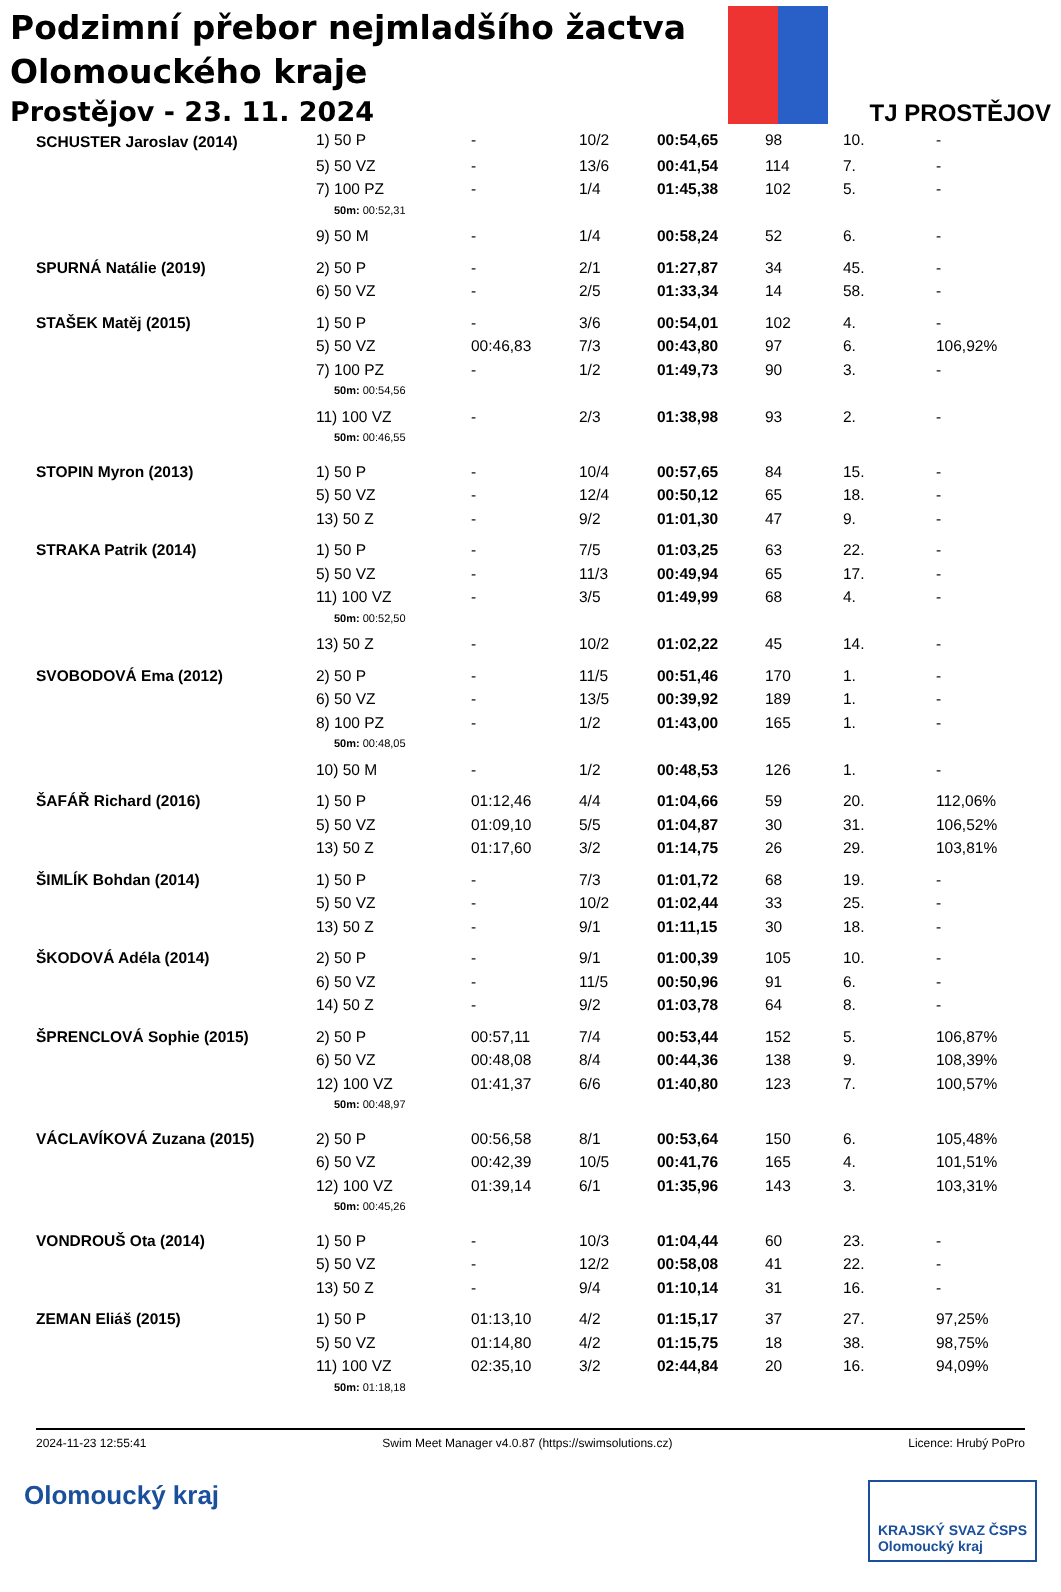Podzimní přebor nejmladšího žactva
Olomouckého kraje
Prostějov - 23. 11. 2024
TJ PROSTĚJOV
| SCHUSTER Jaroslav (2014) | 1) 50 P | - | 10/2 | 00:54,65 | 98 | 10. | - |
| | 5) 50 VZ | - | 13/6 | 00:41,54 | 114 | 7. | - |
| | 7) 100 PZ | - | 1/4 | 01:45,38 | 102 | 5. | - |
| | 50m: 00:52,31 | | | | | | |
| | 9) 50 M | - | 1/4 | 00:58,24 | 52 | 6. | - |
| SPURNÁ Natálie (2019) | 2) 50 P | - | 2/1 | 01:27,87 | 34 | 45. | - |
| | 6) 50 VZ | - | 2/5 | 01:33,34 | 14 | 58. | - |
| STAŠEK Matěj (2015) | 1) 50 P | - | 3/6 | 00:54,01 | 102 | 4. | - |
| | 5) 50 VZ | 00:46,83 | 7/3 | 00:43,80 | 97 | 6. | 106,92% |
| | 7) 100 PZ | - | 1/2 | 01:49,73 | 90 | 3. | - |
| | 50m: 00:54,56 | | | | | | |
| | 11) 100 VZ | - | 2/3 | 01:38,98 | 93 | 2. | - |
| | 50m: 00:46,55 | | | | | | |
| STOPIN Myron (2013) | 1) 50 P | - | 10/4 | 00:57,65 | 84 | 15. | - |
| | 5) 50 VZ | - | 12/4 | 00:50,12 | 65 | 18. | - |
| | 13) 50 Z | - | 9/2 | 01:01,30 | 47 | 9. | - |
| STRAKA Patrik (2014) | 1) 50 P | - | 7/5 | 01:03,25 | 63 | 22. | - |
| | 5) 50 VZ | - | 11/3 | 00:49,94 | 65 | 17. | - |
| | 11) 100 VZ | - | 3/5 | 01:49,99 | 68 | 4. | - |
| | 50m: 00:52,50 | | | | | | |
| | 13) 50 Z | - | 10/2 | 01:02,22 | 45 | 14. | - |
| SVOBODOVÁ Ema (2012) | 2) 50 P | - | 11/5 | 00:51,46 | 170 | 1. | - |
| | 6) 50 VZ | - | 13/5 | 00:39,92 | 189 | 1. | - |
| | 8) 100 PZ | - | 1/2 | 01:43,00 | 165 | 1. | - |
| | 50m: 00:48,05 | | | | | | |
| | 10) 50 M | - | 1/2 | 00:48,53 | 126 | 1. | - |
| ŠAFÁŘ Richard (2016) | 1) 50 P | 01:12,46 | 4/4 | 01:04,66 | 59 | 20. | 112,06% |
| | 5) 50 VZ | 01:09,10 | 5/5 | 01:04,87 | 30 | 31. | 106,52% |
| | 13) 50 Z | 01:17,60 | 3/2 | 01:14,75 | 26 | 29. | 103,81% |
| ŠIMLÍK Bohdan (2014) | 1) 50 P | - | 7/3 | 01:01,72 | 68 | 19. | - |
| | 5) 50 VZ | - | 10/2 | 01:02,44 | 33 | 25. | - |
| | 13) 50 Z | - | 9/1 | 01:11,15 | 30 | 18. | - |
| ŠKODOVÁ Adéla (2014) | 2) 50 P | - | 9/1 | 01:00,39 | 105 | 10. | - |
| | 6) 50 VZ | - | 11/5 | 00:50,96 | 91 | 6. | - |
| | 14) 50 Z | - | 9/2 | 01:03,78 | 64 | 8. | - |
| ŠPRENCLOVÁ Sophie (2015) | 2) 50 P | 00:57,11 | 7/4 | 00:53,44 | 152 | 5. | 106,87% |
| | 6) 50 VZ | 00:48,08 | 8/4 | 00:44,36 | 138 | 9. | 108,39% |
| | 12) 100 VZ | 01:41,37 | 6/6 | 01:40,80 | 123 | 7. | 100,57% |
| | 50m: 00:48,97 | | | | | | |
| VÁCLAVÍKOVÁ Zuzana (2015) | 2) 50 P | 00:56,58 | 8/1 | 00:53,64 | 150 | 6. | 105,48% |
| | 6) 50 VZ | 00:42,39 | 10/5 | 00:41,76 | 165 | 4. | 101,51% |
| | 12) 100 VZ | 01:39,14 | 6/1 | 01:35,96 | 143 | 3. | 103,31% |
| | 50m: 00:45,26 | | | | | | |
| VONDROUŠ Ota (2014) | 1) 50 P | - | 10/3 | 01:04,44 | 60 | 23. | - |
| | 5) 50 VZ | - | 12/2 | 00:58,08 | 41 | 22. | - |
| | 13) 50 Z | - | 9/4 | 01:10,14 | 31 | 16. | - |
| ZEMAN Eliáš (2015) | 1) 50 P | 01:13,10 | 4/2 | 01:15,17 | 37 | 27. | 97,25% |
| | 5) 50 VZ | 01:14,80 | 4/2 | 01:15,75 | 18 | 38. | 98,75% |
| | 11) 100 VZ | 02:35,10 | 3/2 | 02:44,84 | 20 | 16. | 94,09% |
| | 50m: 01:18,18 | | | | | | |
2024-11-23 12:55:41 Swim Meet Manager v4.0.87 (https://swimsolutions.cz) Licence: Hrubý PoPro
Olomoucký kraj KRAJSKÝ SVAZ ČSPS
Olomoucký kraj